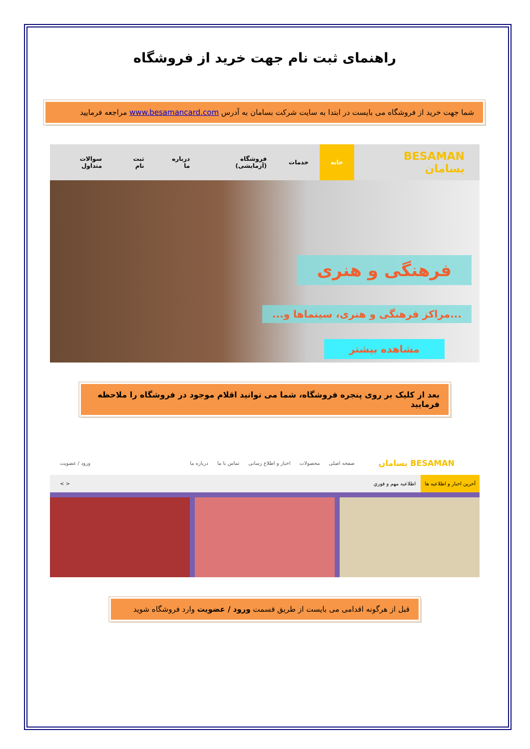راهنمای ثبت نام جهت خرید از فروشگاه
شما جهت خرید از فروشگاه می بایست در ابتدا به سایت شرکت بسامان به آدرس www.besamancard.com مراجعه فرمایید
BESAMAN بسامان خانه خدمات فروشگاه (آزمایشی) درباره ما ثبت نام سوالات متداول
فرهنگی و هنری
...مراکز فرهنگی و هنری، سینماها و...
مشاهده بیشتر
بعد از کلیک بر روی پنجره فروشگاه، شما می توانید اقلام موجود در فروشگاه را ملاحظه فرمایید
BESAMAN بسامان صفحه اصلی محصولات اخبار و اطلاع رسانی تماس با ما درباره ما ورود / عضویت
آخرین اخبار و اطلاعیه ها اطلاعیه مهم و فوري < >
قبل از هرگونه اقدامی می بایست از طریق قسمت ورود / عضویت وارد فروشگاه شوید